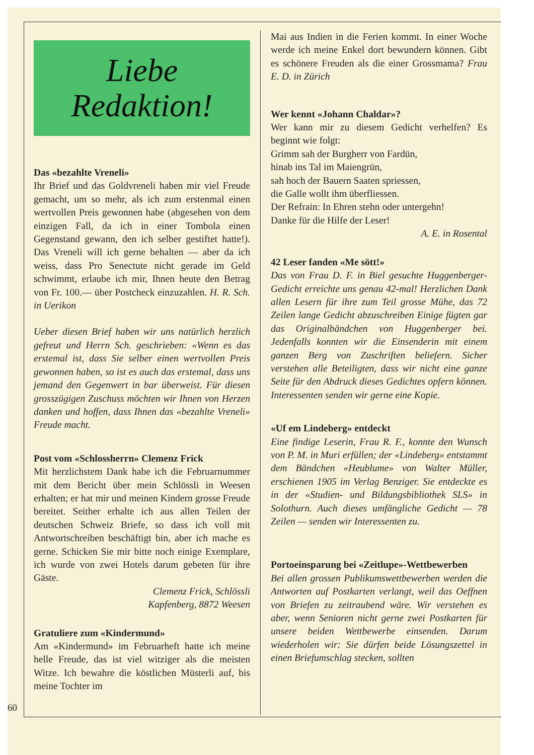Liebe
Redaktion!
Das «bezahlte Vreneli»
Ihr Brief und das Goldvreneli haben mir viel Freude gemacht, um so mehr, als ich zum erstenmal einen wertvollen Preis gewonnen habe (abgesehen von dem einzigen Fall, da ich in einer Tombola einen Gegenstand gewann, den ich selber gestiftet hatte!). Das Vreneli will ich gerne behalten — aber da ich weiss, dass Pro Senectute nicht gerade im Geld schwimmt, erlaube ich mir, Ihnen heute den Betrag von Fr. 100.— über Postcheck einzuzahlen. H. R. Sch. in Uerikon
Ueber diesen Brief haben wir uns natürlich herzlich gefreut und Herrn Sch. geschrieben: «Wenn es das erstemal ist, dass Sie selber einen wertvollen Preis gewonnen haben, so ist es auch das erstemal, dass uns jemand den Gegenwert in bar überweist. Für diesen grosszügigen Zuschuss möchten wir Ihnen von Herzen danken und hoffen, dass Ihnen das «bezahlte Vreneli» Freude macht.
Post vom «Schlossherrn» Clemenz Frick
Mit herzlichstem Dank habe ich die Februarnummer mit dem Bericht über mein Schlössli in Weesen erhalten; er hat mir und meinen Kindern grosse Freude bereitet. Seither erhalte ich aus allen Teilen der deutschen Schweiz Briefe, so dass ich voll mit Antwortschreiben beschäftigt bin, aber ich mache es gerne. Schicken Sie mir bitte noch einige Exemplare, ich wurde von zwei Hotels darum gebeten für ihre Gäste.
Clemenz Frick, Schlössli
Kapfenberg, 8872 Weesen
Gratuliere zum «Kindermund»
Am «Kindermund» im Februarheft hatte ich meine helle Freude, das ist viel witziger als die meisten Witze. Ich bewahre die köstlichen Müsterli auf, bis meine Tochter im
Mai aus Indien in die Ferien kommt. In einer Woche werde ich meine Enkel dort bewundern können. Gibt es schönere Freuden als die einer Grossmama? Frau E. D. in Zürich
Wer kennt «Johann Chaldar»?
Wer kann mir zu diesem Gedicht verhelfen? Es beginnt wie folgt:
Grimm sah der Burgherr von Fardün,
hinab ins Tal im Maiengrün,
sah hoch der Bauern Saaten spriessen,
die Galle wollt ihm überfliessen.
Der Refrain: In Ehren stehn oder untergehn!
Danke für die Hilfe der Leser!
A. E. in Rosental
42 Leser fanden «Me sött!»
Das von Frau D. F. in Biel gesuchte Huggenberger-Gedicht erreichte uns genau 42-mal! Herzlichen Dank allen Lesern für ihre zum Teil grosse Mühe, das 72 Zeilen lange Gedicht abzuschreiben Einige fügten gar das Originalbändchen von Huggenberger bei. Jedenfalls konnten wir die Einsenderin mit einem ganzen Berg von Zuschriften beliefern. Sicher verstehen alle Beteiligten, dass wir nicht eine ganze Seite für den Abdruck dieses Gedichtes opfern können. Interessenten senden wir gerne eine Kopie.
«Uf em Lindeberg» entdeckt
Eine findige Leserin, Frau R. F., konnte den Wunsch von P. M. in Muri erfüllen; der «Lindeberg» entstammt dem Bändchen «Heublume» von Walter Müller, erschienen 1905 im Verlag Benziger. Sie entdeckte es in der «Studien- und Bildungsbibliothek SLS» in Solothurn. Auch dieses umfängliche Gedicht — 78 Zeilen — senden wir Interessenten zu.
Portoeinsparung bei «Zeitlupe»-Wettbewerben
Bei allen grossen Publikumswettbewerben werden die Antworten auf Postkarten verlangt, weil das Oeffnen von Briefen zu zeitraubend wäre. Wir verstehen es aber, wenn Senioren nicht gerne zwei Postkarten für unsere beiden Wettbewerbe einsenden. Darum wiederholen wir: Sie dürfen beide Lösungszettel in einen Briefumschlag stecken, sollten
60